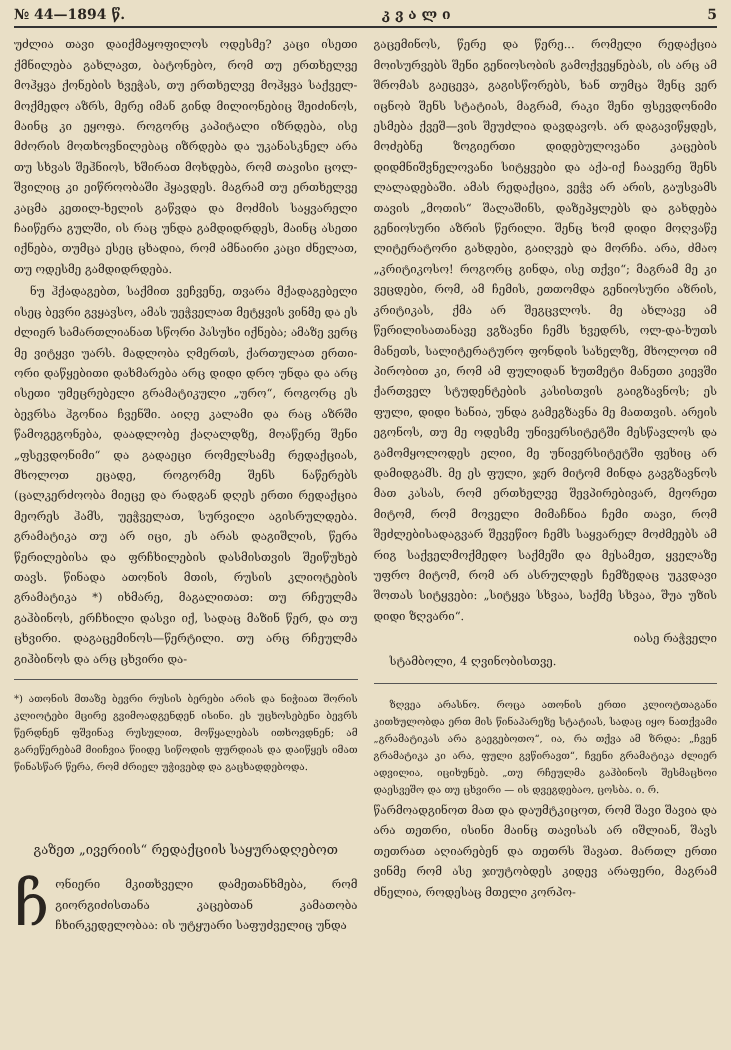№ 44—1894 წ. კ ვ ა ლ ი 5
უძლია თავი დაიქმაყოფილოს ოდესმე? კაცი ისეთი ქმნილება გახლავთ, ბატონებო, რომ თუ ერთხელვე მოჰყვა ქონების ხვეჭას, თუ ერთხელვე მოჰყვა საქველ-მოქმედო აზრს, მერე იმან გინდ მილიონებიც შეიძინოს, მაინც კი ეყოფა. როგორც კაპიტალი იზრდება, ისე მძორის მოთხოვნილებაც იზრდება და უკანასკნელ არა თუ სხვას შეჰნიოს, ხშირათ მოხდება, რომ თავისი ცოლ-შვილიც კი ეიწროობაში ჰყავდეს. მაგრამ თუ ერთხელვე კაცმა კეთილ-ხელის გაწვდა და მოძმის საყვარელი ჩაიწერა გულში, ის რაც უნდა გამდიდრდეს, მაინც ასეთი იქნება, თუმცა ესეც ცხადია, რომ ამნაირი კაცი ძნელათ, თუ ოდესმე გამდიდრდება.
ნუ ჰქადაგებთ, საქმით ვეჩვენე, თვარა მქადაგებელი ისეც ბევრი გვყავსო, ამას უეჭველათ მეტყვის ვინმე და ეს ძლიერ სამართლიანათ სწორი პასუხი იქნება; ამაზე ვერც მე ვიტყვი უარს. მადლობა ღმერთს, ქართულათ ერთი-ორი დაწყებითი დახმარება არც დიდი დრო უნდა და არც ისეთი უმეცრებელი გრამატიკული „ურო“, როგორც ეს ბევრსა ჰგონია ჩვენში. აიღე კალამი და რაც აზრში წამოგეგონება, დაადლობე ქაღალდზე, მოაწერე შენი „ფსევდონიმი“ და გადაეცი რომელსამე რედაქციას, მხოლოთ ეცადე, როგორმე შენს ნაწერებს (ცალკერძოობა მიეცე და რადგან დღეს ერთი რედაქცია მეორეს ჰამს, უეჭველათ, სურვილი აგისრულდება. გრამატიკა თუ არ იცი, ეს არას დაგიშლის, წერა წერილებისა და ფრჩხილების დასმისთვის შეიწუხებ თავს. წინადა ათონის მთის, რუსის კლიოტების გრამატიკა *) იხმარე, მაგალითათ: თუ რჩეულმა გაჰბინოს, ერჩხილი დასვი იქ, სადაც მაზინ წერ, და თუ ცხვირი. დაგაცემინოს—წერტილი. თუ არც რჩეულმა გიჰბინოს და არც ცხვირი და-
*) ათონის მთაზე ბევრი რუსის ბერები არის და ნიჭიათ შორის კლიოტები მცირე გვიმოადგენდენ ისინი. ეს უცხოსებენი ბევრს წერდნენ ფშვინავ რუსულით, მოწყალებას ითხოვდნენ; ამ გარეწერებამ მიიჩვია წიიდე სიწოდის ფურდიას და დაიწყეს იმათ წინასწარ წერა, რომ ძრიელ უჭივებდ და გაცხადდებოდა.
გაცემინოს, წერე და წერე... რომელი რედაქცია მოისურვებს შენი გენიოსობის გამოქვეყნებას, ის არც ამ შრომას გაეცევა, გაგისწორებს, ხან თუმცა შენც ვერ იცნობ შენს სტატიას, მაგრამ, რაკი შენი ფსევდონიმი ესმება ქვეშ—ვის შეუძლია დავდავოს. არ დაგავიწყდეს, მოძებნე ზოგიერთი დიდებულოვანი კაცების დიდმნიშვნელოვანი სიტყვები და აქა-იქ ჩაავერე შენს ლალადებაში. ამას რედაქცია, ვეჭვ არ არის, გაუსვამს თავის „მოთის“ შალაშინს, დაზეპყლებს და გახდება გენიოსური აზრის წერილი. შენც ხომ დიდი მოღვაწე ლიტერატორი გახდები, გაიღვებ და მორჩა. არა, ძმაო „კრიტიკოსო! როგორც გინდა, ისე თქვი“; მაგრამ მე კი ვეცდები, რომ, ამ ჩემის, ეთთომდა გენიოსური აზრის, კრიტიკას, ქმა არ შეგცვლოს. მე ახლავე ამ წერილისათანავე ვგზავნი ჩემს ხვედრს, ოლ-და-ხუთს მანეთს, სალიტერატურო ფონდის სახელზე, მხოლოთ იმ პირობით კი, რომ ამ ფულიდან ხუთმეტი მანეთი კიევში ქართველ სტუდენტების კასისთვის გაიგზავნოს; ეს ფული, დიდი ხანია, უნდა გამეგზავნა მე მათთვის. არეის ეგონოს, თუ მე ოდესმე უნივერსიტეტში მესწავლოს და გამომყოლოდეს ელიი, მე უნივერსიტეტში ფეხიც არ დამიდგამს. მე ეს ფული, ჯერ მიტომ მინდა გავგზავნოს მათ კასას, რომ ერთხელვე შევპირებივარ, მეორეთ მიტომ, რომ მოველი მიმაჩნია ჩემი თავი, რომ შეძლებისადაგვარ შევეწიო ჩემს საყვარელ მოძმეებს ამ რიგ საქველმოქმედო საქმეში და მესამეთ, ყველაზე უფრო მიტომ, რომ არ ასრულდეს ჩემზედაც უკვდავი შოთას სიტყვები: „სიტყვა სხვაა, საქმე სხვაა, შუა უზის დიდი ზღვარი“.
იასე რაჭველი
სტამბოლი, 4 ღვინობისთვე.
ზღვეა არასნო. როცა ათონის ერთი კლიოტთაგანი კითხულობდა ერთ მის წინაპარეზე სტატიას, სადაც იყო ნათქვამი „გრამატიკას არა გაეგებოთო“, ია, რა თქვა ამ ზრდა: „ჩვენ გრამატიკა კი არა, ფული გვწირავთ“, ჩვენი გრამატიკა ძლიერ ადვილია, იციხუნებ. „თუ რჩეულმა გაჰბინოს შესმაცხოი დაესვეშო და თუ ცხვირი — ის დვეგდებაო, ცოსბა. ი. რ.
გაზეთ „ივერიის“ რედაქციის საყურადღებოთ
ჩონიერი მკითხველი დამეთანხმება, რომ გიორგიძისთანა კაცებთან კამათობა ჩხირკედელობაა: ის უტყუარი საფუძველიც უნდა
წარმოადგინოთ მათ და დაუმტკიცოთ, რომ შავი შავია და არა თეთრი, ისინი მაინც თავისას არ იშლიან, შავს თეთრათ აღიარებენ და თეთრს შავათ. მართლ ერთი ვინმე რომ ასე ჯიუტობდეს კიდევ არაფერი, მაგრამ ძნელია, როდესაც მთელი კორპო-